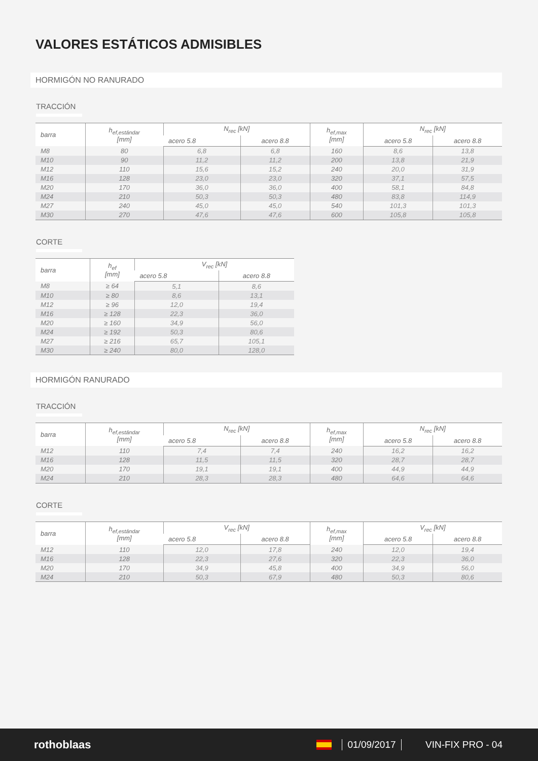VALORES ESTÁTICOS ADMISIBLES
HORMIGÓN NO RANURADO
TRACCIÓN
| barra | h<sub>ef,estándar</sub> [mm] | N<sub>rec</sub> [kN] | | h<sub>ef,max</sub> [mm] | N<sub>rec</sub> [kN] | |
| --- | --- | --- | --- | --- | --- | --- |
| | | acero 5.8 | acero 8.8 | | acero 5.8 | acero 8.8 |
| M8 | 80 | 6,8 | 6,8 | 160 | 8,6 | 13,8 |
| M10 | 90 | 11,2 | 11,2 | 200 | 13,8 | 21,9 |
| M12 | 110 | 15,6 | 15,2 | 240 | 20,0 | 31,9 |
| M16 | 128 | 23,0 | 23,0 | 320 | 37,1 | 57,5 |
| M20 | 170 | 36,0 | 36,0 | 400 | 58,1 | 84,8 |
| M24 | 210 | 50,3 | 50,3 | 480 | 83,8 | 114,9 |
| M27 | 240 | 45,0 | 45,0 | 540 | 101,3 | 101,3 |
| M30 | 270 | 47,6 | 47,6 | 600 | 105,8 | 105,8 |
CORTE
| barra | h<sub>ef</sub> [mm] | V<sub>rec</sub> [kN] | |
| --- | --- | --- | --- |
| | | acero 5.8 | acero 8.8 |
| M8 | ≥ 64 | 5,1 | 8,6 |
| M10 | ≥ 80 | 8,6 | 13,1 |
| M12 | ≥ 96 | 12,0 | 19,4 |
| M16 | ≥ 128 | 22,3 | 36,0 |
| M20 | ≥ 160 | 34,9 | 56,0 |
| M24 | ≥ 192 | 50,3 | 80,6 |
| M27 | ≥ 216 | 65,7 | 105,1 |
| M30 | ≥ 240 | 80,0 | 128,0 |
HORMIGÓN RANURADO
TRACCIÓN
| barra | h<sub>ef,estándar</sub> [mm] | N<sub>rec</sub> [kN] | | h<sub>ef,max</sub> [mm] | N<sub>rec</sub> [kN] | |
| --- | --- | --- | --- | --- | --- | --- |
| | | acero 5.8 | acero 8.8 | | acero 5.8 | acero 8.8 |
| M12 | 110 | 7,4 | 7,4 | 240 | 16,2 | 16,2 |
| M16 | 128 | 11,5 | 11,5 | 320 | 28,7 | 28,7 |
| M20 | 170 | 19,1 | 19,1 | 400 | 44,9 | 44,9 |
| M24 | 210 | 28,3 | 28,3 | 480 | 64,6 | 64,6 |
CORTE
| barra | h<sub>ef,estándar</sub> [mm] | V<sub>rec</sub> [kN] | | h<sub>ef,max</sub> [mm] | V<sub>rec</sub> [kN] | |
| --- | --- | --- | --- | --- | --- | --- |
| | | acero 5.8 | acero 8.8 | | acero 5.8 | acero 8.8 |
| M12 | 110 | 12,0 | 17,8 | 240 | 12,0 | 19,4 |
| M16 | 128 | 22,3 | 27,6 | 320 | 22,3 | 36,0 |
| M20 | 170 | 34,9 | 45,8 | 400 | 34,9 | 56,0 |
| M24 | 210 | 50,3 | 67,9 | 480 | 50,3 | 80,6 |
rothoblaas 01/09/2017 VIN-FIX PRO - 04